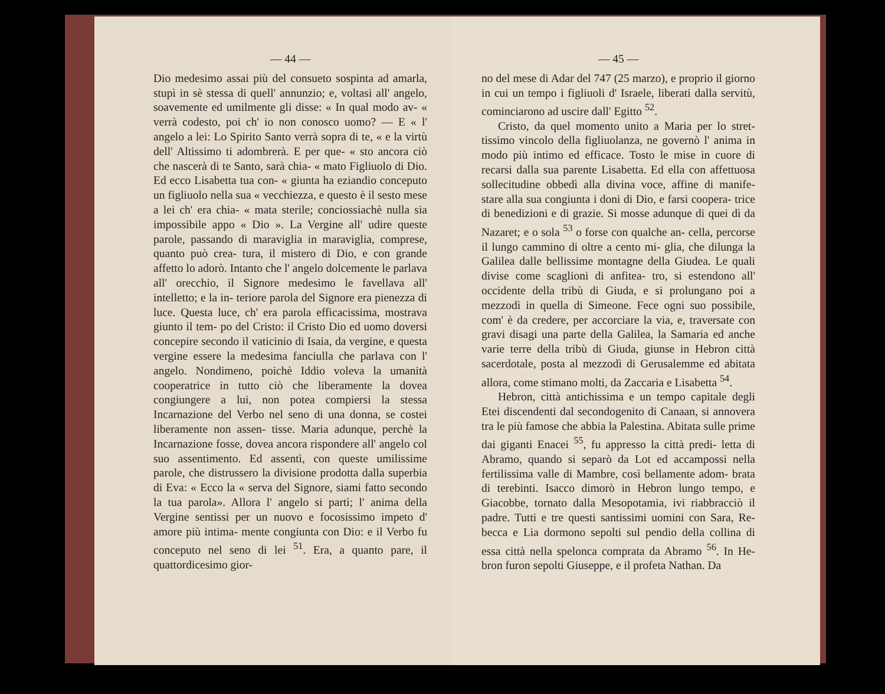— 44 —
Dio medesimo assai più del consueto sospinta ad amarla, stupì in sè stessa di quell' annunzio; e, voltasi all' angelo, soavemente ed umilmente gli disse: « In qual modo av- « verrà codesto, poi ch' io non conosco uomo? — E « l' angelo a lei: Lo Spirito Santo verrà sopra di te, « e la virtù dell' Altissimo ti adombrerà. E per que- « sto ancora ciò che nascerà di te Santo, sarà chia- « mato Figliuolo di Dio. Ed ecco Lisabetta tua con- « giunta ha eziandio conceputo un figliuolo nella sua « vecchiezza, e questo è il sesto mese a lei ch' era chia- « mata sterile; conciossiachè nulla sia impossibile appo « Dio ». La Vergine all' udire queste parole, passando di maraviglia in maraviglia, comprese, quanto può crea- tura, il mistero di Dio, e con grande affetto lo adorò. Intanto che l' angelo dolcemente le parlava all' orecchio, il Signore medesimo le favellava all' intelletto; e la in- teriore parola del Signore era pienezza di luce. Questa luce, ch' era parola efficacissima, mostrava giunto il tem- po del Cristo: il Cristo Dio ed uomo doversi concepire secondo il vaticinio di Isaia, da vergine, e questa vergine essere la medesima fanciulla che parlava con l' angelo. Nondimeno, poichè Iddio voleva la umanità cooperatrice in tutto ciò che liberamente la dovea congiungere a lui, non potea compiersi la stessa Incarnazione del Verbo nel seno di una donna, se costei liberamente non assen- tisse. Maria adunque, perchè la Incarnazione fosse, dovea ancora rispondere all' angelo col suo assentimento. Ed assentì, con queste umilissime parole, che distrussero la divisione prodotta dalla superbia di Eva: « Ecco la « serva del Signore, siami fatto secondo la tua parola». Allora l' angelo si partì; l' anima della Vergine sentissi per un nuovo e focosissimo impeto d' amore più intima- mente congiunta con Dio: e il Verbo fu conceputo nel seno di lei <sup>51</sup>. Era, a quanto pare, il quattordicesimo gior-
— 45 —
no del mese di Adar del 747 (25 marzo), e proprio il giorno in cui un tempo i figliuoli d' Israele, liberati dalla servitù, cominciarono ad uscire dall' Egitto <sup>52</sup>.
Cristo, da quel momento unito a Maria per lo stret- tissimo vincolo della figliuolanza, ne governò l' anima in modo più intimo ed efficace. Tosto le mise in cuore di recarsi dalla sua parente Lisabetta. Ed ella con affettuosa sollecitudine obbedì alla divina voce, affine di manife- stare alla sua congiunta i doni di Dio, e farsi coopera- trice di benedizioni e di grazie. Si mosse adunque di quei dì da Nazaret; e o sola <sup>53</sup> o forse con qualche an- cella, percorse il lungo cammino di oltre a cento mi- glia, che dilunga la Galilea dalle bellissime montagne della Giudea. Le quali divise come scaglioni di anfitea- tro, si estendono all' occidente della tribù di Giuda, e si prolungano poi a mezzodì in quella di Simeone. Fece ogni suo possibile, com' è da credere, per accorciare la via, e, traversate con gravi disagi una parte della Galilea, la Samaria ed anche varie terre della tribù di Giuda, giunse in Hebron città sacerdotale, posta al mezzodì di Gerusalemme ed abitata allora, come stimano molti, da Zaccaria e Lisabetta <sup>54</sup>.
Hebron, città antichissima e un tempo capitale degli Etei discendenti dal secondogenito di Canaan, si annovera tra le più famose che abbia la Palestina. Abitata sulle prime dai giganti Enacei <sup>55</sup>, fu appresso la città predi- letta di Abramo, quando si separò da Lot ed accampossi nella fertilissima valle di Mambre, così bellamente adom- brata di terebinti. Isacco dimorò in Hebron lungo tempo, e Giacobbe, tornato dalla Mesopotamia, ivi riabbracciò il padre. Tutti e tre questi santissimi uomini con Sara, Re- becca e Lia dormono sepolti sul pendio della collina di essa città nella spelonca comprata da Abramo <sup>56</sup>. In He- bron furon sepolti Giuseppe, e il profeta Nathan. Da